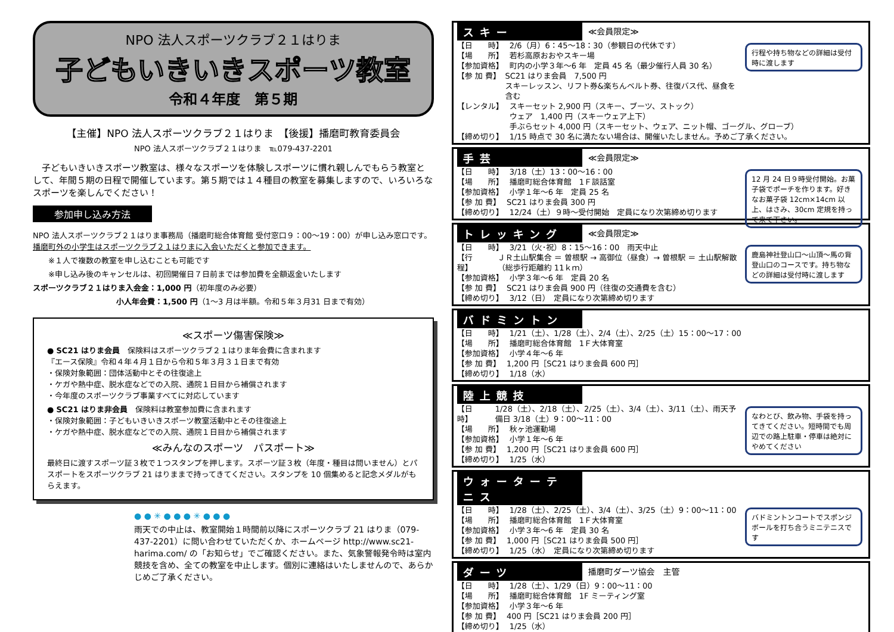NPO 法人スポーツクラブ２１はりま
子どもいきいきスポーツ教室
令和４年度　第５期
【主催】NPO 法人スポーツクラブ２１はりま　【後援】播磨町教育委員会
NPO 法人スポーツクラブ２１はりま　℡079-437-2201
　子どもいきいきスポーツ教室は、様々なスポーツを体験しスポーツに慣れ親しんでもらう教室として、年間５期の日程で開催しています。第５期では１４種目の教室を募集しますので、いろいろなスポーツを楽しんでください！
参加申し込み方法
NPO 法人スポーツクラブ２１はりま事務局（播磨町総合体育館 受付窓口９：00～19：00）が申し込み窓口です。播磨町外の小学生はスポーツクラブ２１はりまに入会いただくと参加できます。
　　※１人で複数の教室を申し込むことも可能です
　　※申し込み後のキャンセルは、初回開催日７日前までは参加費を全額返金いたします
スポーツクラブ２１はりま入会金：1,000 円（初年度のみ必要）
小人年会費：1,500 円（1～3 月は半額。令和５年３月31 日まで有効）
≪スポーツ傷害保険≫
● SC21 はりま会員　保険料はスポーツクラブ２１はりま年会費に含まれます
『エース保険』令和４年４月１日から令和５年３月３１日まで有効
・保険対象範囲：団体活動中とその往復途上
・ケガや熱中症、脱水症などでの入院、通院１日目から補償されます
・今年度のスポーツクラブ事業すべてに対応しています
● SC21 はりま非会員　保険料は教室参加費に含まれます
・保険対象範囲：子どもいきいきスポーツ教室活動中とその往復途上
・ケガや熱中症、脱水症などでの入院、通院１日目から補償されます
≪みんなのスポーツ　パスポート≫
最終日に渡すスポーツ証３枚で１つスタンプを押します。スポーツ証３枚（年度・種目は問いません）とパスポートをスポーツクラブ 21 はりままで持ってきてください。スタンプを 10 個集めると記念メダルがもらえます。
● ● ✳ ● ● ● ✳ ● ● ●
雨天での中止は、教室開始１時間前以降にスポーツクラブ 21 はりま（079-437-2201）に問い合わせていただくか、ホームページ http://www.sc21-harima.com/ の「お知らせ」でご確認ください。また、気象警報発令時は室内競技を含め、全ての教室を中止します。個別に連絡はいたしませんので、あらかじめご了承ください。
スキー ≪会員限定≫
行程や持ち物などの詳細は受付時に渡します
【日　　時】 2/6（月）6：45～18：30（参観日の代休です）
【場　　所】 若杉高原おおやスキー場
【参加資格】 町内の小学３年～6 年　定員 45 名（最少催行人員 30 名）
【参 加 費】 SC21 はりま会員　7,500 円
スキーレッスン、リフト券&楽ちんベルト券、往復バス代、昼食を含む
【レンタル】 スキーセット 2,900 円（スキー、ブーツ、ストック）
ウェア　1,400 円（スキーウェア上下）
手ぶらセット 4,000 円（スキーセット、ウェア、ニット帽、ゴーグル、グローブ）
【締め切り】 1/15 時点で 30 名に満たない場合は、開催いたしません。予めご了承ください。
手芸 ≪会員限定≫
12 月 24 日９時受付開始。お菓子袋でポーチを作ります。好きなお菓子袋 12cm×14cm 以上、はさみ、30cm 定規を持って来て下さい。
【日　　時】 3/18（土）13：00～16：00
【場　　所】 播磨町総合体育館　1Ｆ談話室
【参加資格】 小学１年～6 年　定員 25 名
【参 加 費】 SC21 はりま会員 300 円
【締め切り】 12/24（土）９時～受付開始　定員になり次第締め切ります
トレッキング ≪会員限定≫
鹿島神社登山口～山頂～馬の背登山口のコースです。持ち物などの詳細は受付時に渡します
【日　　時】 3/21（火･祝）8：15～16：00　雨天中止
【行　　程】 ＪＲ土山駅集合 ＝ 曽根駅 → 高御位（昼食）→ 曽根駅 ＝ 土山駅解散（総歩行距離約 11ｋｍ）
【参加資格】 小学３年～6 年　定員 20 名
【参 加 費】 SC21 はりま会員 900 円（往復の交通費を含む）
【締め切り】 3/12（日）　定員になり次第締め切ります
バドミントン
【日　　時】 1/21（土）、1/28（土）、2/4（土）、2/25（土）15：00～17：00
【場　　所】 播磨町総合体育館　1Ｆ大体育室
【参加資格】 小学４年～6 年
【参 加 費】 1,200 円［SC21 はりま会員 600 円］
【締め切り】 1/18（水）
陸上競技
なわとび、飲み物、手袋を持ってきてください。短時間でも周辺での路上駐車・停車は絶対にやめてください
【日　　時】 1/28（土）、2/18（土）、2/25（土）、3/4（土）、3/11（土）、雨天予備日 3/18（土）9：00～11：00
【場　　所】 秋ヶ池運動場
【参加資格】 小学１年～6 年
【参 加 費】 1,200 円［SC21 はりま会員 600 円］
【締め切り】 1/25（水）
ウォーターテニス
バドミントンコートでスポンジボールを打ち合うミニテニスです
【日　　時】 1/28（土）、2/25（土）、3/4（土）、3/25（土）9：00～11：00
【場　　所】 播磨町総合体育館　1Ｆ大体育室
【参加資格】 小学３年～6 年　定員 30 名
【参 加 費】 1,000 円［SC21 はりま会員 500 円］
【締め切り】 1/25（水）　定員になり次第締め切ります
ダーツ 播磨町ダーツ協会　主管
【日　　時】 1/28（土）、1/29（日）9：00～11：00
【場　　所】 播磨町総合体育館　1F ミーティング室
【参加資格】 小学３年～6 年
【参 加 費】 400 円［SC21 はりま会員 200 円］
【締め切り】 1/25（水）